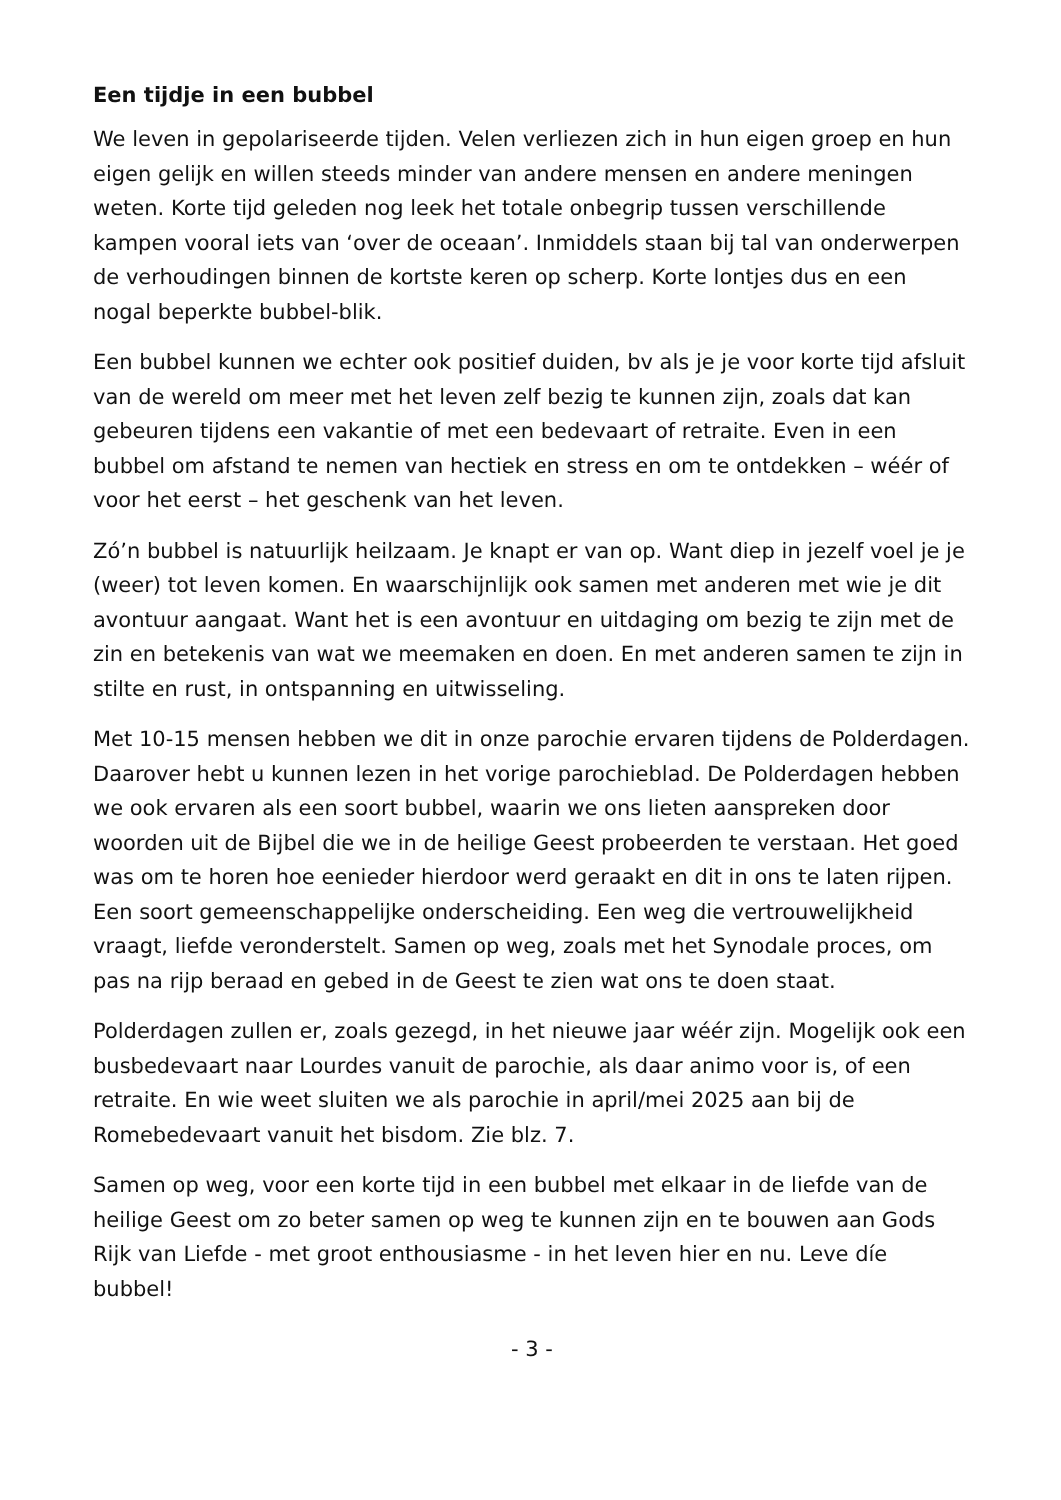Een tijdje in een bubbel
We leven in gepolariseerde tijden. Velen verliezen zich in hun eigen groep en hun eigen gelijk en willen steeds minder van andere mensen en andere meningen weten. Korte tijd geleden nog leek het totale onbegrip tussen verschillende kampen vooral iets van ‘over de oceaan’. Inmiddels staan bij tal van onderwerpen de verhoudingen binnen de kortste keren op scherp. Korte lontjes dus en een nogal beperkte bubbel-blik.
Een bubbel kunnen we echter ook positief duiden, bv als je je voor korte tijd afsluit van de wereld om meer met het leven zelf bezig te kunnen zijn, zoals dat kan gebeuren tijdens een vakantie of met een bedevaart of retraite. Even in een bubbel om afstand te nemen van hectiek en stress en om te ontdekken – wéér of voor het eerst – het geschenk van het leven.
Zó’n bubbel is natuurlijk heilzaam. Je knapt er van op. Want diep in jezelf voel je je (weer) tot leven komen. En waarschijnlijk ook samen met anderen met wie je dit avontuur aangaat. Want het is een avontuur en uitdaging om bezig te zijn met de zin en betekenis van wat we meemaken en doen. En met anderen samen te zijn in stilte en rust, in ontspanning en uitwisseling.
Met 10-15 mensen hebben we dit in onze parochie ervaren tijdens de Polderdagen. Daarover hebt u kunnen lezen in het vorige parochieblad. De Polderdagen hebben we ook ervaren als een soort bubbel, waarin we ons lieten aanspreken door woorden uit de Bijbel die we in de heilige Geest probeerden te verstaan. Het goed was om te horen hoe eenieder hierdoor werd geraakt en dit in ons te laten rijpen. Een soort gemeenschappelijke onderscheiding. Een weg die vertrouwelijkheid vraagt, liefde veronderstelt. Samen op weg, zoals met het Synodale proces, om pas na rijp beraad en gebed in de Geest te zien wat ons te doen staat.
Polderdagen zullen er, zoals gezegd, in het nieuwe jaar wéér zijn. Mogelijk ook een busbedevaart naar Lourdes vanuit de parochie, als daar animo voor is, of een retraite. En wie weet sluiten we als parochie in april/mei 2025 aan bij de Romebedevaart vanuit het bisdom. Zie blz. 7.
Samen op weg, voor een korte tijd in een bubbel met elkaar in de liefde van de heilige Geest om zo beter samen op weg te kunnen zijn en te bouwen aan Gods Rijk van Liefde - met groot enthousiasme - in het leven hier en nu. Leve díe bubbel!
- 3 -